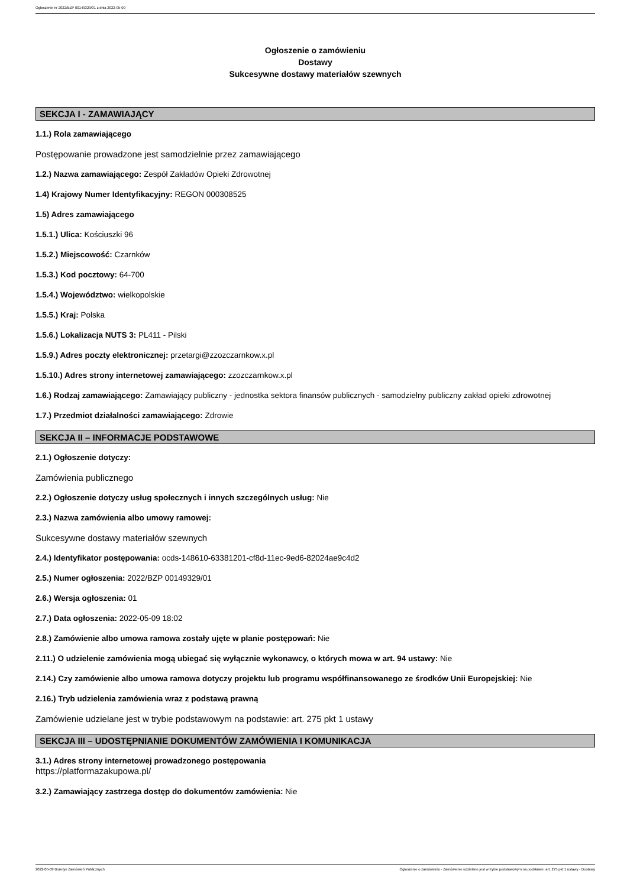Ogłoszenie nr 2022/BZP 00149329/01 z dnia 2022-05-09
Ogłoszenie o zamówieniu
Dostawy
Sukcesywne dostawy materiałów szewnych
SEKCJA I - ZAMAWIAJĄCY
1.1.) Rola zamawiającego
Postępowanie prowadzone jest samodzielnie przez zamawiającego
1.2.) Nazwa zamawiającego: Zespół Zakładów Opieki Zdrowotnej
1.4) Krajowy Numer Identyfikacyjny: REGON 000308525
1.5) Adres zamawiającego
1.5.1.) Ulica: Kościuszki 96
1.5.2.) Miejscowość: Czarnków
1.5.3.) Kod pocztowy: 64-700
1.5.4.) Województwo: wielkopolskie
1.5.5.) Kraj: Polska
1.5.6.) Lokalizacja NUTS 3: PL411 - Pilski
1.5.9.) Adres poczty elektronicznej: przetargi@zzozczarnkow.x.pl
1.5.10.) Adres strony internetowej zamawiającego: zzozczarnkow.x.pl
1.6.) Rodzaj zamawiającego: Zamawiający publiczny - jednostka sektora finansów publicznych - samodzielny publiczny zakład opieki zdrowotnej
1.7.) Przedmiot działalności zamawiającego: Zdrowie
SEKCJA II – INFORMACJE PODSTAWOWE
2.1.) Ogłoszenie dotyczy:
Zamówienia publicznego
2.2.) Ogłoszenie dotyczy usług społecznych i innych szczególnych usług: Nie
2.3.) Nazwa zamówienia albo umowy ramowej:
Sukcesywne dostawy materiałów szewnych
2.4.) Identyfikator postępowania: ocds-148610-63381201-cf8d-11ec-9ed6-82024ae9c4d2
2.5.) Numer ogłoszenia: 2022/BZP 00149329/01
2.6.) Wersja ogłoszenia: 01
2.7.) Data ogłoszenia: 2022-05-09 18:02
2.8.) Zamówienie albo umowa ramowa zostały ujęte w planie postępowań: Nie
2.11.) O udzielenie zamówienia mogą ubiegać się wyłącznie wykonawcy, o których mowa w art. 94 ustawy: Nie
2.14.) Czy zamówienie albo umowa ramowa dotyczy projektu lub programu współfinansowanego ze środków Unii Europejskiej: Nie
2.16.) Tryb udzielenia zamówienia wraz z podstawą prawną
Zamówienie udzielane jest w trybie podstawowym na podstawie: art. 275 pkt 1 ustawy
SEKCJA III – UDOSTĘPNIANIE DOKUMENTÓW ZAMÓWIENIA I KOMUNIKACJA
3.1.) Adres strony internetowej prowadzonego postępowania
https://platformazakupowa.pl/
3.2.) Zamawiający zastrzega dostęp do dokumentów zamówienia: Nie
2022-05-09 Biuletyn Zamówień Publicznych Ogłoszenie o zamówieniu - Zamówienie udzielane jest w trybie podstawowym na podstawie: art. 275 pkt 1 ustawy - Dostawy